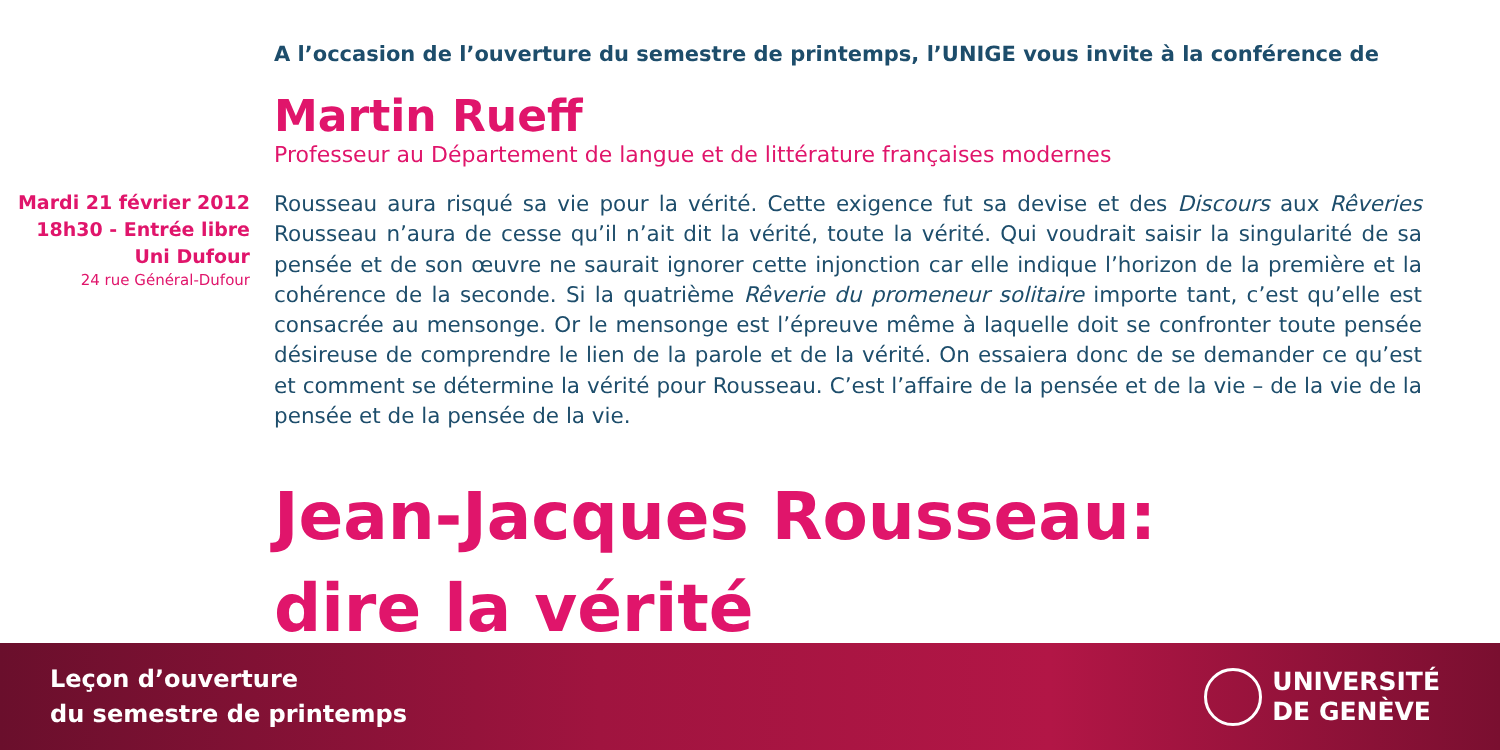A l’occasion de l’ouverture du semestre de printemps, l’UNIGE vous invite à la conférence de
Martin Rueff
Professeur au Département de langue et de littérature françaises modernes
Mardi 21 février 2012
18h30 - Entrée libre
Uni Dufour
24 rue Général-Dufour
Rousseau aura risqué sa vie pour la vérité. Cette exigence fut sa devise et des Discours aux Rêveries Rousseau n’aura de cesse qu’il n’ait dit la vérité, toute la vérité. Qui voudrait saisir la singularité de sa pensée et de son œuvre ne saurait ignorer cette injonction car elle indique l’horizon de la première et la cohérence de la seconde. Si la quatrième Rêverie du promeneur solitaire importe tant, c’est qu’elle est consacrée au mensonge. Or le mensonge est l’épreuve même à laquelle doit se confronter toute pensée désireuse de comprendre le lien de la parole et de la vérité. On essaiera donc de se demander ce qu’est et comment se détermine la vérité pour Rousseau. C’est l’affaire de la pensée et de la vie – de la vie de la pensée et de la pensée de la vie.
Jean-Jacques Rousseau:
dire la vérité
Leçon d’ouverture
du semestre de printemps
UNIVERSITÉ
DE GENÈVE